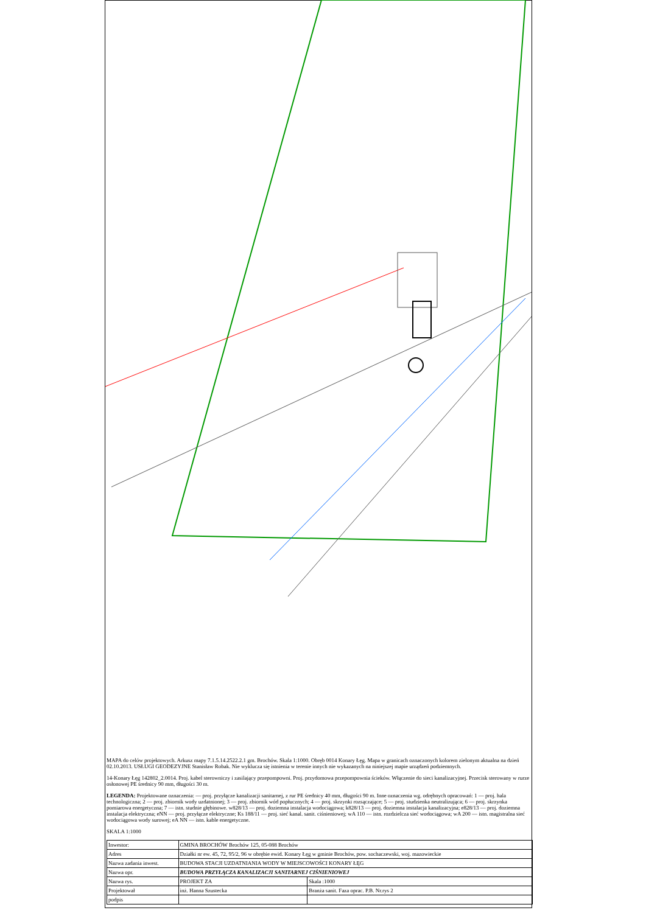MAPA do celów projektowych. Arkusz mapy 7.1.5.14.2522.2.1 gm. Brochów. Skala 1:1000. Obręb 0014 Konary Łęg. Mapa w granicach oznaczonych kolorem zielonym aktualna na dzień 02.10.2013. USŁUGI GEODEZYJNE Stanisław Robak. Nie wyklucza się istnienia w terenie innych nie wykazanych na niniejszej mapie urządzeń podziemnych.
14-Konary Łęg 142802_2.0014. Proj. kabel sterowniczy i zasilający przepompowni. Proj. przydomowa przepompownia ścieków. Włączenie do sieci kanalizacyjnej. Przecisk sterowany w rurze osłonowej PE średnicy 90 mm, długości 30 m.
LEGENDA: Projektowane oznaczenia: — proj. przyłącze kanalizacji sanitarnej, z rur PE średnicy 40 mm, długości 90 m. Inne oznaczenia wg. odrębnych opracowań: 1 — proj. hala technologiczna; 2 — proj. zbiornik wody uzdatnionej; 3 — proj. zbiornik wód popłucznych; 4 — proj. skrzynki rozsączające; 5 — proj. studzienka neutralizująca; 6 — proj. skrzynka pomiarowa energetyczna; 7 — istn. studnie głębinowe. w828/13 — proj. doziemna instalacja wodociągowa; k828/13 — proj. doziemna instalacja kanalizacyjna; e828/13 — proj. doziemna instalacja elektryczna; eNN — proj. przyłącze elektryczne; Ks 188/11 — proj. sieć kanal. sanit. ciśnieniowej; wA 110 — istn. rozdzielcza sieć wodociągowa; wA 200 — istn. magistralna sieć wodociągowa wody surowej; eA NN — istn. kable energetyczne.
SKALA 1:1000
| Inwestor: | GMINA BROCHÓW Brochów 125, 05-088 Brochów | |
| Adres | Działki nr ew. 45, 72, 95/2, 96 w obrębie ewid. Konary Łęg w gminie Brochów, pow. sochaczewski, woj. mazowieckie | |
| Nazwa zadania inwest. | BUDOWA STACJI UZDATNIANIA WODY W MIEJSCOWOŚCI KONARY ŁĘG | |
| Nazwa opr. | BUDOWA PRZYŁĄCZA KANALIZACJI SANITARNEJ CIŚNIENIOWEJ | |
| Nazwa rys. | PROJEKT ZA | Skala :1000 |
| Projektował | inż. Hanna Szustecka | Branża sanit. Faza oprac. P.B. Nr.rys 2 |
| podpis | | |